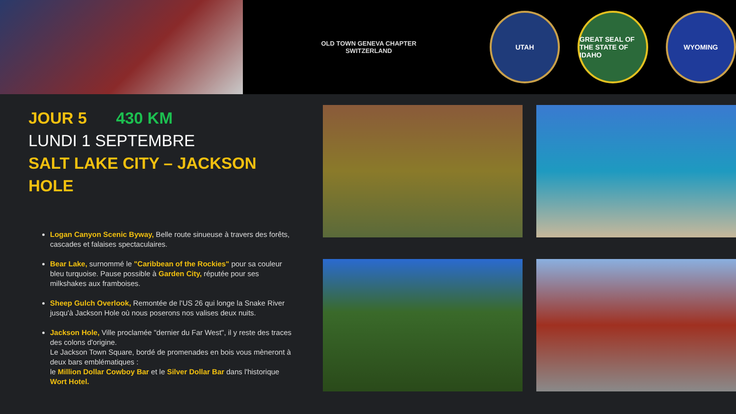OLD TOWN GENEVA CHAPTER
SWITZERLAND
UTAH
GREAT SEAL OF THE STATE OF IDAHO
WYOMING
JOUR 5 430 KM
LUNDI 1 SEPTEMBRE
SALT LAKE CITY – JACKSON HOLE
Logan Canyon Scenic Byway, Belle route sinueuse à travers des forêts, cascades et falaises spectaculaires.
Bear Lake, surnommé le "Caribbean of the Rockies" pour sa couleur bleu turquoise. Pause possible à Garden City, réputée pour ses milkshakes aux framboises.
Sheep Gulch Overlook, Remontée de l'US 26 qui longe la Snake River jusqu'à Jackson Hole où nous poserons nos valises deux nuits.
Jackson Hole, Ville proclamée "dernier du Far West", il y reste des traces des colons d'origine.
Le Jackson Town Square, bordé de promenades en bois vous mèneront à deux bars emblématiques :
le Million Dollar Cowboy Bar et le Silver Dollar Bar dans l'historique Wort Hotel.